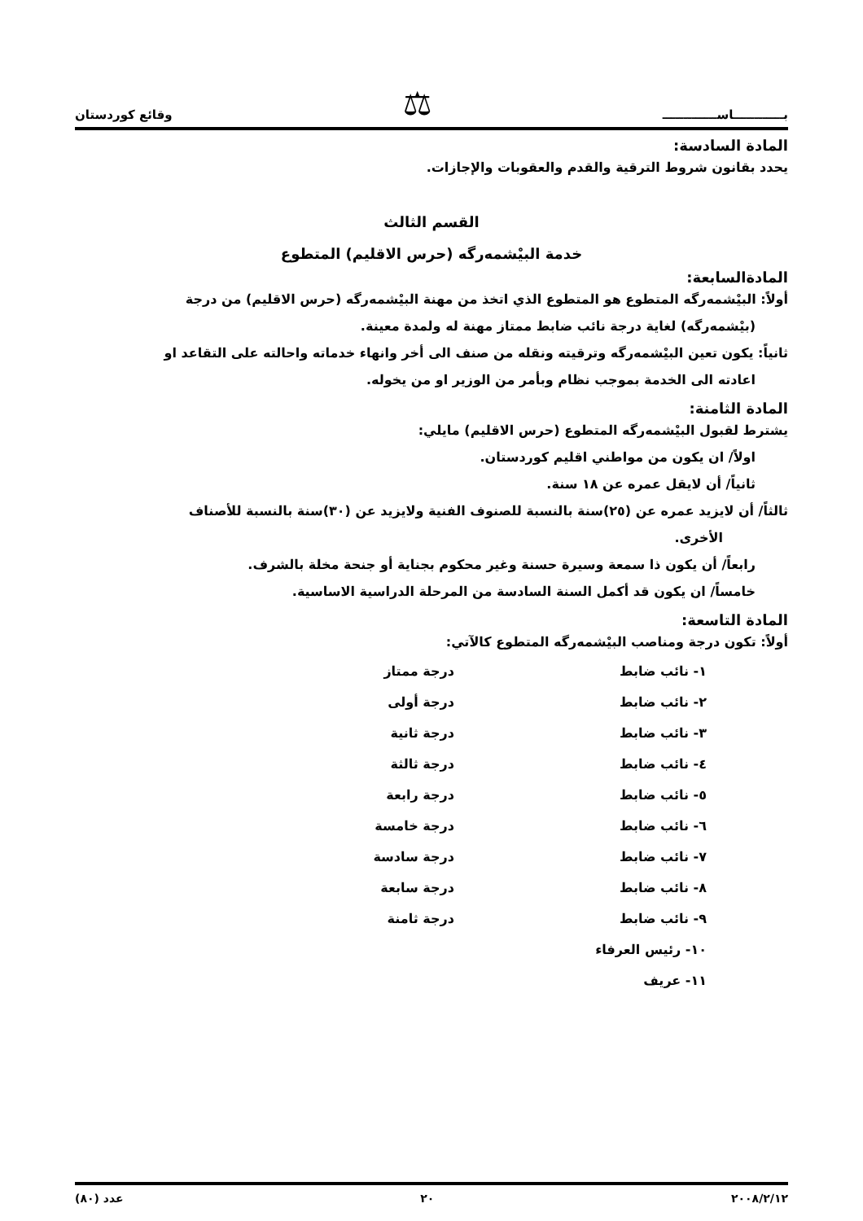بــــــــــــاســـــــــــــ ⚖ وقائع كوردستان
المادة السادسة:
يحدد بقانون شروط الترقية والقدم والعقوبات والإجازات.
القسم الثالث
خدمة البيْشمەرگە (حرس الاقليم) المتطوع
المادةالسابعة:
أولاً: البيْشمەرگە المتطوع هو المتطوع الذي اتخذ من مهنة البيْشمەرگە (حرس الاقليم) من درجة
(بيْشمەرگە) لغاية درجة نائب ضابط ممتاز مهنة له ولمدة معينة.
ثانياً: يكون تعين البيْشمەرگە وترقيته ونقله من صنف الى أخر وانهاء خدماته واحالته على التقاعد او
اعادته الى الخدمة بموجب نظام وبأمر من الوزير او من يخوله.
المادة الثامنة:
يشترط لقبول البيْشمەرگە المتطوع (حرس الاقليم) مايلي:
اولاً/ ان يكون من مواطني اقليم كوردستان.
ثانياً/ أن لايقل عمره عن ١٨ سنة.
ثالثاً/ أن لايزيد عمره عن (٢٥)سنة بالنسبة للصنوف الفنية ولايزيد عن (٣٠)سنة بالنسبة للأصناف
الأخرى.
رابعاً/ أن يكون ذا سمعة وسيرة حسنة وغير محكوم بجناية أو جنحة مخلة بالشرف.
خامساً/ ان يكون قد أكمل السنة السادسة من المرحلة الدراسية الاساسية.
المادة التاسعة:
أولاً: تكون درجة ومناصب البيْشمەرگە المتطوع كالآتي:
| ١- نائب ضابط | درجة ممتاز |
| ٢- نائب ضابط | درجة أولى |
| ٣- نائب ضابط | درجة ثانية |
| ٤- نائب ضابط | درجة ثالثة |
| ٥- نائب ضابط | درجة رابعة |
| ٦- نائب ضابط | درجة خامسة |
| ٧- نائب ضابط | درجة سادسة |
| ٨- نائب ضابط | درجة سابعة |
| ٩- نائب ضابط | درجة ثامنة |
| ١٠- رئيس العرفاء | |
| ١١- عريف | |
٢٠٠٨/٢/١٢ ٢٠ عدد (٨٠)